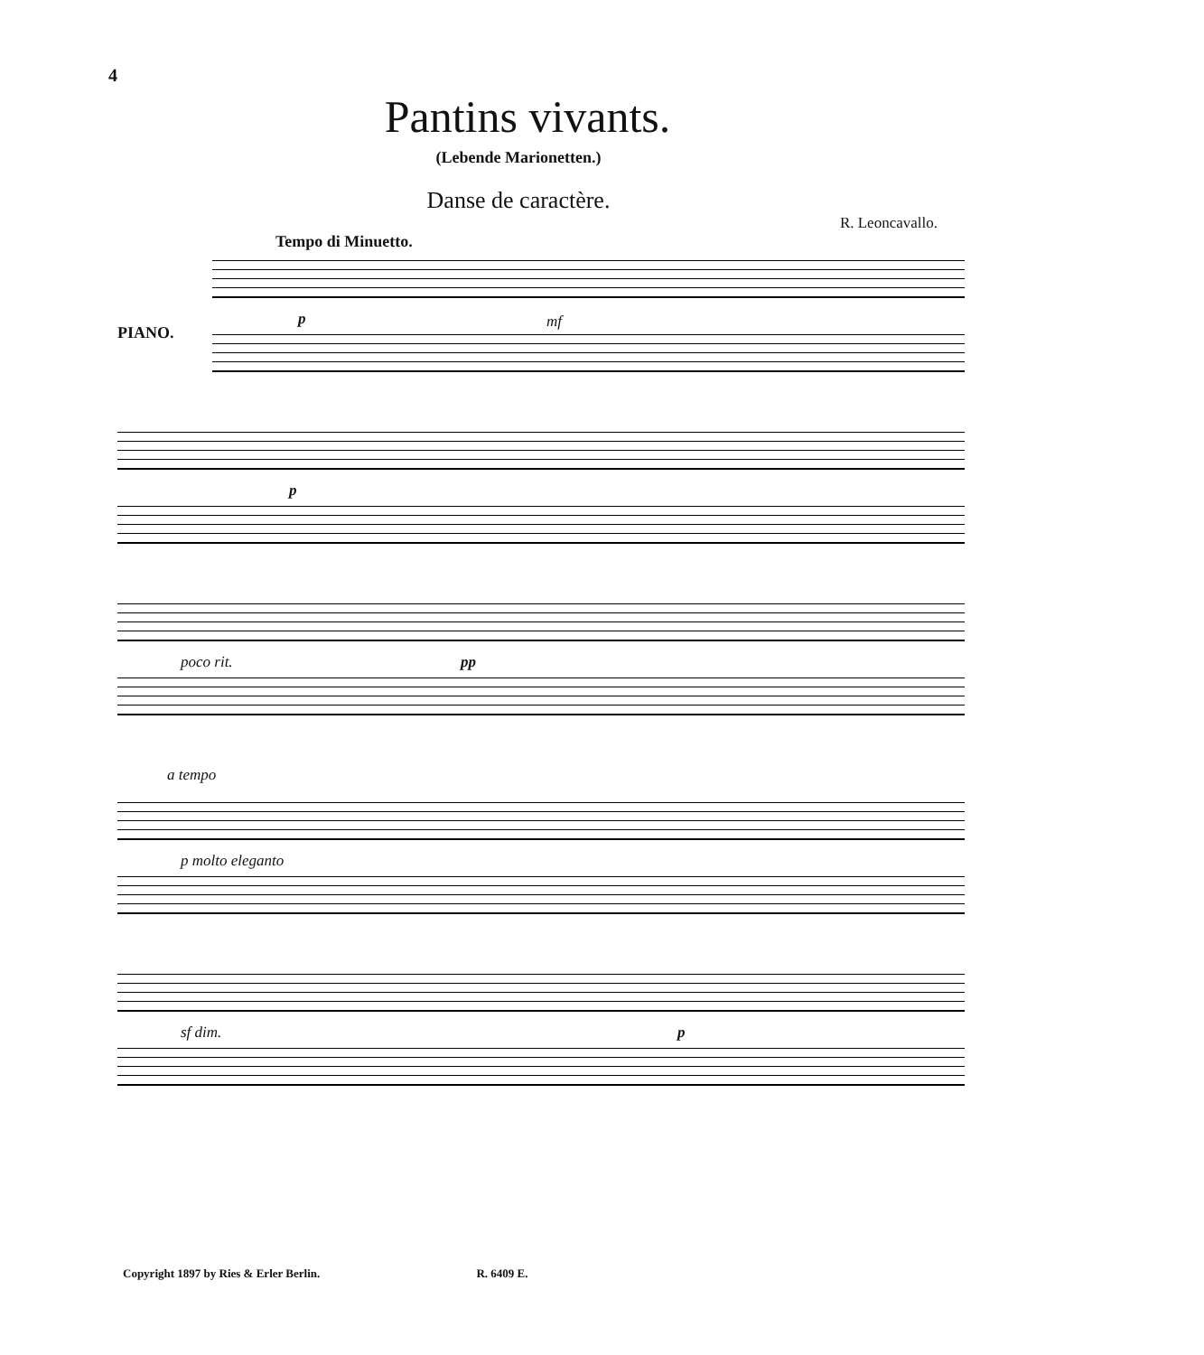4
Pantins vivants.
(Lebende Marionetten.)
Danse de caractère.
R. Leoncavallo.
Tempo di Minuetto.
PIANO.
p mf
p
poco rit. pp
a tempo
p molto eleganto
sf dim. p
Copyright 1897 by Ries & Erler Berlin. R. 6409 E.